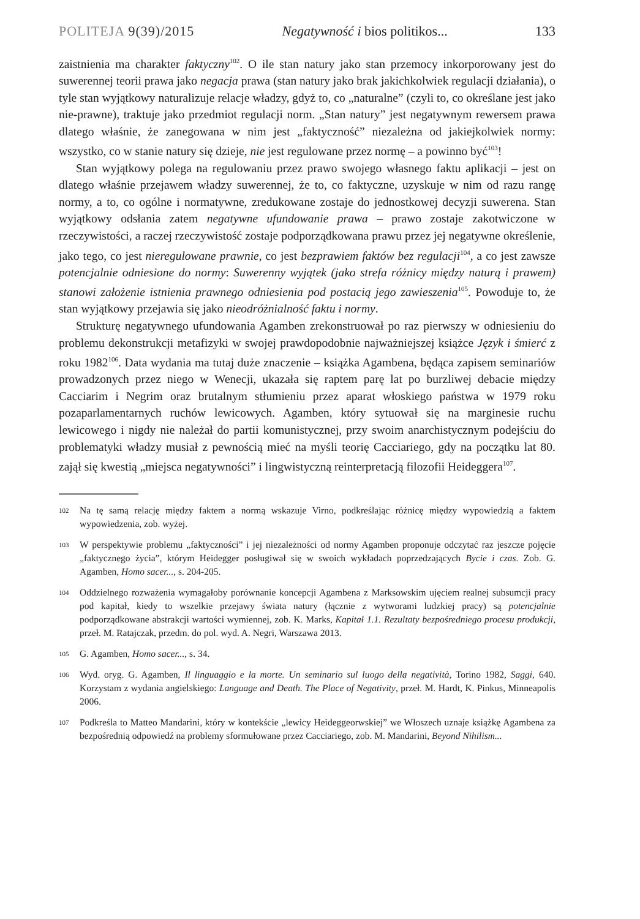POLITEJA 9(39)/2015 Negatywność i bios politikos... 133
zaistnienia ma charakter faktyczny<sup>102</sup>. O ile stan natury jako stan przemocy inkorporowany jest do suwerennej teorii prawa jako negacja prawa (stan natury jako brak jakichkolwiek regulacji działania), o tyle stan wyjątkowy naturalizuje relacje władzy, gdyż to, co „naturalne” (czyli to, co określane jest jako nie-prawne), traktuje jako przedmiot regulacji norm. „Stan natury” jest negatywnym rewersem prawa dlatego właśnie, że zanegowana w nim jest „faktyczność” niezależna od jakiejkolwiek normy: wszystko, co w stanie natury się dzieje, nie jest regulowane przez normę – a powinno być<sup>103</sup>!
Stan wyjątkowy polega na regulowaniu przez prawo swojego własnego faktu aplikacji – jest on dlatego właśnie przejawem władzy suwerennej, że to, co faktyczne, uzyskuje w nim od razu rangę normy, a to, co ogólne i normatywne, zredukowane zostaje do jednostkowej decyzji suwerena. Stan wyjątkowy odsłania zatem negatywne ufundowanie prawa – prawo zostaje zakotwiczone w rzeczywistości, a raczej rzeczywistość zostaje podporządkowana prawu przez jej negatywne określenie, jako tego, co jest nieregulowane prawnie, co jest bezprawiem faktów bez regulacji<sup>104</sup>, a co jest zawsze potencjalnie odniesione do normy: Suwerenny wyjątek (jako strefa różnicy między naturą i prawem) stanowi założenie istnienia prawnego odniesienia pod postacią jego zawieszenia<sup>105</sup>. Powoduje to, że stan wyjątkowy przejawia się jako nieodróżnialność faktu i normy.
Strukturę negatywnego ufundowania Agamben zrekonstruował po raz pierwszy w odniesieniu do problemu dekonstrukcji metafizyki w swojej prawdopodobnie najważniejszej książce Język i śmierć z roku 1982<sup>106</sup>. Data wydania ma tutaj duże znaczenie – książka Agambena, będąca zapisem seminariów prowadzonych przez niego w Wenecji, ukazała się raptem parę lat po burzliwej debacie między Cacciarim i Negrim oraz brutalnym stłumieniu przez aparat włoskiego państwa w 1979 roku pozaparlamentarnych ruchów lewicowych. Agamben, który sytuował się na marginesie ruchu lewicowego i nigdy nie należał do partii komunistycznej, przy swoim anarchistycznym podejściu do problematyki władzy musiał z pewnością mieć na myśli teorię Cacciariego, gdy na początku lat 80. zajął się kwestią „miejsca negatywności” i lingwistyczną reinterpretacją filozofii Heideggera<sup>107</sup>.
102
Na tę samą relację między faktem a normą wskazuje Virno, podkreślając różnicę między wypowiedzią a faktem wypowiedzenia, zob. wyżej.
103
W perspektywie problemu „faktyczności” i jej niezależności od normy Agamben proponuje odczytać raz jeszcze pojęcie „faktycznego życia”, którym Heidegger posługiwał się w swoich wykładach poprzedzających Bycie i czas. Zob. G. Agamben, Homo sacer..., s. 204-205.
104
Oddzielnego rozważenia wymagałoby porównanie koncepcji Agambena z Marksowskim ujęciem realnej subsumcji pracy pod kapitał, kiedy to wszelkie przejawy świata natury (łącznie z wytworami ludzkiej pracy) są potencjalnie podporządkowane abstrakcji wartości wymiennej, zob. K. Marks, Kapitał 1.1. Rezultaty bezpośredniego procesu produkcji, przeł. M. Ratajczak, przedm. do pol. wyd. A. Negri, Warszawa 2013.
105
G. Agamben, Homo sacer..., s. 34.
106
Wyd. oryg. G. Agamben, Il linguaggio e la morte. Un seminario sul luogo della negatività, Torino 1982, Saggi, 640. Korzystam z wydania angielskiego: Language and Death. The Place of Negativity, przeł. M. Hardt, K. Pinkus, Minneapolis 2006.
107
Podkreśla to Matteo Mandarini, który w kontekście „lewicy Heideggeorwskiej” we Włoszech uznaje książkę Agambena za bezpośrednią odpowiedź na problemy sformułowane przez Cacciariego, zob. M. Mandarini, Beyond Nihilism...